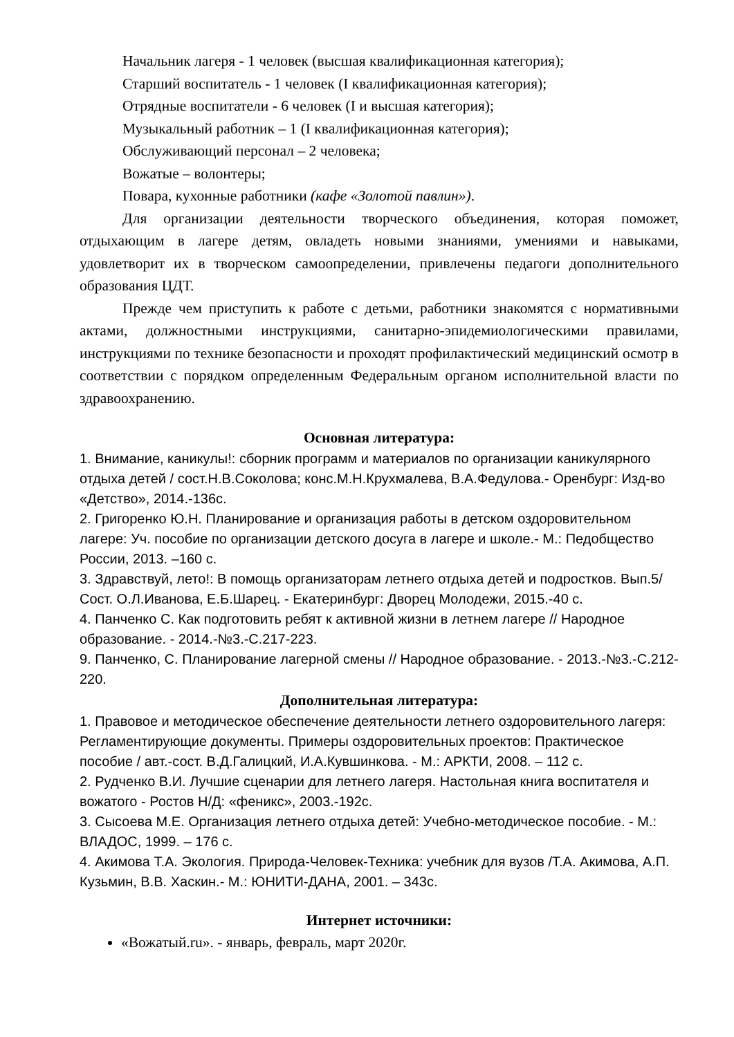Начальник лагеря - 1 человек (высшая квалификационная категория);
Старший воспитатель - 1 человек (I квалификационная категория);
Отрядные воспитатели - 6 человек (I и высшая категория);
Музыкальный работник – 1 (I квалификационная категория);
Обслуживающий персонал – 2 человека;
Вожатые – волонтеры;
Повара, кухонные работники (кафе «Золотой павлин»).
Для организации деятельности творческого объединения, которая поможет, отдыхающим в лагере детям, овладеть новыми знаниями, умениями и навыками, удовлетворит их в творческом самоопределении, привлечены педагоги дополнительного образования ЦДТ.
Прежде чем приступить к работе с детьми, работники знакомятся с нормативными актами, должностными инструкциями, санитарно-эпидемиологическими правилами, инструкциями по технике безопасности и проходят профилактический медицинский осмотр в соответствии с порядком определенным Федеральным органом исполнительной власти по здравоохранению.
Основная литература:
1. Внимание, каникулы!: сборник программ и материалов по организации каникулярного отдыха детей / сост.Н.В.Соколова; конс.М.Н.Крухмалева, В.А.Федулова.- Оренбург: Изд-во «Детство», 2014.-136с.
2. Григоренко Ю.Н. Планирование и организация работы в детском оздоровительном лагере: Уч. пособие по организации детского досуга в лагере и школе.- М.: Педобщество России, 2013. –160 с.
3. Здравствуй, лето!: В помощь организаторам летнего отдыха детей и подростков. Вып.5/Сост. О.Л.Иванова, Е.Б.Шарец. - Екатеринбург: Дворец Молодежи, 2015.-40 с.
4. Панченко С. Как подготовить ребят к активной жизни в летнем лагере // Народное образование. - 2014.-№3.-С.217-223.
9. Панченко, С. Планирование лагерной смены // Народное образование. - 2013.-№3.-С.212-220.
Дополнительная литература:
1. Правовое и методическое обеспечение деятельности летнего оздоровительного лагеря: Регламентирующие документы. Примеры оздоровительных проектов: Практическое пособие / авт.-сост. В.Д.Галицкий, И.А.Кувшинкова. - М.: АРКТИ, 2008. – 112 с.
2. Рудченко В.И. Лучшие сценарии для летнего лагеря. Настольная книга воспитателя и вожатого - Ростов Н/Д: «феникс», 2003.-192с.
3. Сысоева М.Е. Организация летнего отдыха детей: Учебно-методическое пособие. - М.: ВЛАДОС, 1999. – 176 с.
4. Акимова Т.А. Экология. Природа-Человек-Техника: учебник для вузов /Т.А. Акимова, А.П. Кузьмин, В.В. Хаскин.- М.: ЮНИТИ-ДАНА, 2001. – 343с.
Интернет источники:
«Вожатый.ru». - январь, февраль, март 2020г.